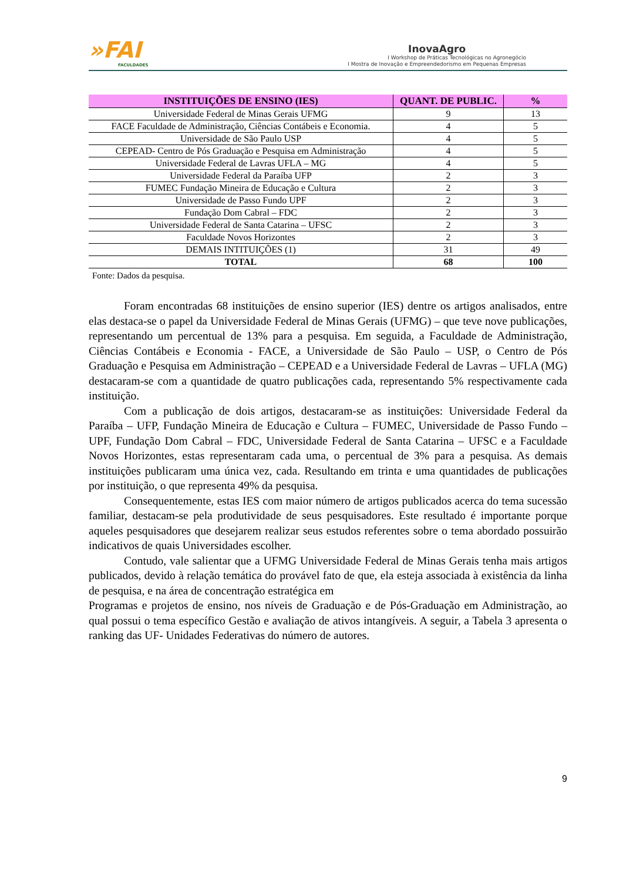»FAI
FACULDADES
InovaAgro
I Workshop de Práticas Tecnológicas no Agronegócio
I Mostra de Inovação e Empreendedorismo em Pequenas Empresas
| INSTITUIÇÕES DE ENSINO (IES) | QUANT. DE PUBLIC. | % |
| --- | --- | --- |
| Universidade Federal de Minas Gerais UFMG | 9 | 13 |
| FACE Faculdade de Administração, Ciências Contábeis e Economia. | 4 | 5 |
| Universidade de São Paulo USP | 4 | 5 |
| CEPEAD- Centro de Pós Graduação e Pesquisa em Administração | 4 | 5 |
| Universidade Federal de Lavras UFLA – MG | 4 | 5 |
| Universidade Federal da Paraíba UFP | 2 | 3 |
| FUMEC Fundação Mineira de Educação e Cultura | 2 | 3 |
| Universidade de Passo Fundo UPF | 2 | 3 |
| Fundação Dom Cabral – FDC | 2 | 3 |
| Universidade Federal de Santa Catarina – UFSC | 2 | 3 |
| Faculdade Novos Horizontes | 2 | 3 |
| DEMAIS INTITUIÇÕES (1) | 31 | 49 |
| TOTAL | 68 | 100 |
Fonte: Dados da pesquisa.
Foram encontradas 68 instituições de ensino superior (IES) dentre os artigos analisados, entre elas destaca-se o papel da Universidade Federal de Minas Gerais (UFMG) – que teve nove publicações, representando um percentual de 13% para a pesquisa. Em seguida, a Faculdade de Administração, Ciências Contábeis e Economia - FACE, a Universidade de São Paulo – USP, o Centro de Pós Graduação e Pesquisa em Administração – CEPEAD e a Universidade Federal de Lavras – UFLA (MG) destacaram-se com a quantidade de quatro publicações cada, representando 5% respectivamente cada instituição.
Com a publicação de dois artigos, destacaram-se as instituições: Universidade Federal da Paraíba – UFP, Fundação Mineira de Educação e Cultura – FUMEC, Universidade de Passo Fundo – UPF, Fundação Dom Cabral – FDC, Universidade Federal de Santa Catarina – UFSC e a Faculdade Novos Horizontes, estas representaram cada uma, o percentual de 3% para a pesquisa. As demais instituições publicaram uma única vez, cada. Resultando em trinta e uma quantidades de publicações por instituição, o que representa 49% da pesquisa.
Consequentemente, estas IES com maior número de artigos publicados acerca do tema sucessão familiar, destacam-se pela produtividade de seus pesquisadores. Este resultado é importante porque aqueles pesquisadores que desejarem realizar seus estudos referentes sobre o tema abordado possuirão indicativos de quais Universidades escolher.
Contudo, vale salientar que a UFMG Universidade Federal de Minas Gerais tenha mais artigos publicados, devido à relação temática do provável fato de que, ela esteja associada à existência da linha de pesquisa, e na área de concentração estratégica em
Programas e projetos de ensino, nos níveis de Graduação e de Pós-Graduação em Administração, ao qual possui o tema específico Gestão e avaliação de ativos intangíveis. A seguir, a Tabela 3 apresenta o ranking das UF- Unidades Federativas do número de autores.
9